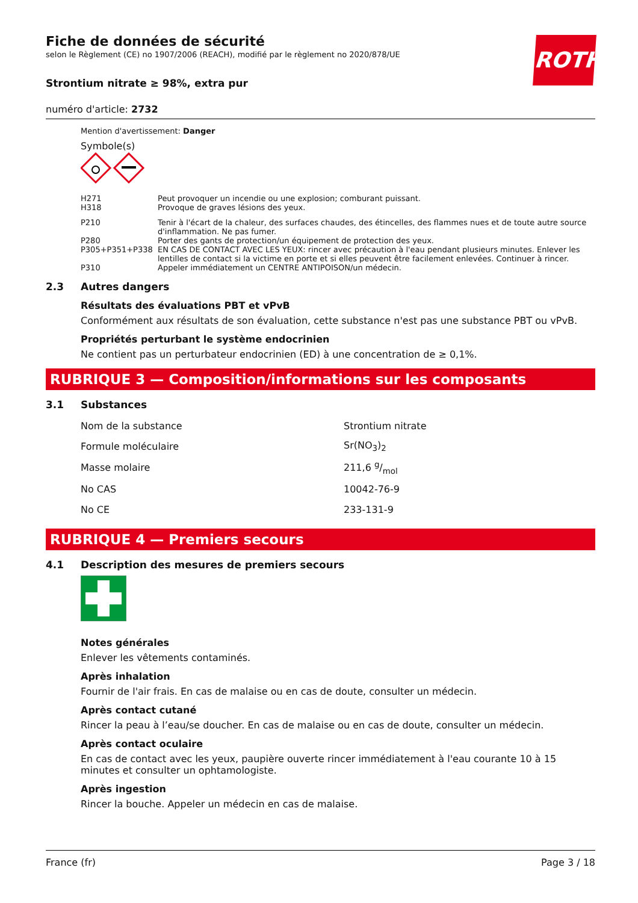ROTH
Fiche de données de sécurité
selon le Règlement (CE) no 1907/2006 (REACH), modifié par le règlement no 2020/878/UE
Strontium nitrate ≥ 98%, extra pur
numéro d'article: 2732
Mention d'avertissement: Danger
Symbole(s)
| H271 | Peut provoquer un incendie ou une explosion; comburant puissant. |
| H318 | Provoque de graves lésions des yeux. |
| P210 | Tenir à l'écart de la chaleur, des surfaces chaudes, des étincelles, des flammes nues et de toute autre source d'inflammation. Ne pas fumer. |
| P280 | Porter des gants de protection/un équipement de protection des yeux. |
| P305+P351+P338 | EN CAS DE CONTACT AVEC LES YEUX: rincer avec précaution à l'eau pendant plusieurs minutes. Enlever les lentilles de contact si la victime en porte et si elles peuvent être facilement enlevées. Continuer à rincer. |
| P310 | Appeler immédiatement un CENTRE ANTIPOISON/un médecin. |
2.3 Autres dangers
Résultats des évaluations PBT et vPvB
Conformément aux résultats de son évaluation, cette substance n'est pas une substance PBT ou vPvB.
Propriétés perturbant le système endocrinien
Ne contient pas un perturbateur endocrinien (ED) à une concentration de ≥ 0,1%.
RUBRIQUE 3 — Composition/informations sur les composants
3.1 Substances
| Nom de la substance | Strontium nitrate |
| Formule moléculaire | Sr(NO<sub>3</sub>)<sub>2</sub> |
| Masse molaire | 211,6 g/mol |
| No CAS | 10042-76-9 |
| No CE | 233-131-9 |
RUBRIQUE 4 — Premiers secours
4.1 Description des mesures de premiers secours
Notes générales
Enlever les vêtements contaminés.
Après inhalation
Fournir de l'air frais. En cas de malaise ou en cas de doute, consulter un médecin.
Après contact cutané
Rincer la peau à l’eau/se doucher. En cas de malaise ou en cas de doute, consulter un médecin.
Après contact oculaire
En cas de contact avec les yeux, paupière ouverte rincer immédiatement à l'eau courante 10 à 15 minutes et consulter un ophtamologiste.
Après ingestion
Rincer la bouche. Appeler un médecin en cas de malaise.
France (fr) Page 3 / 18